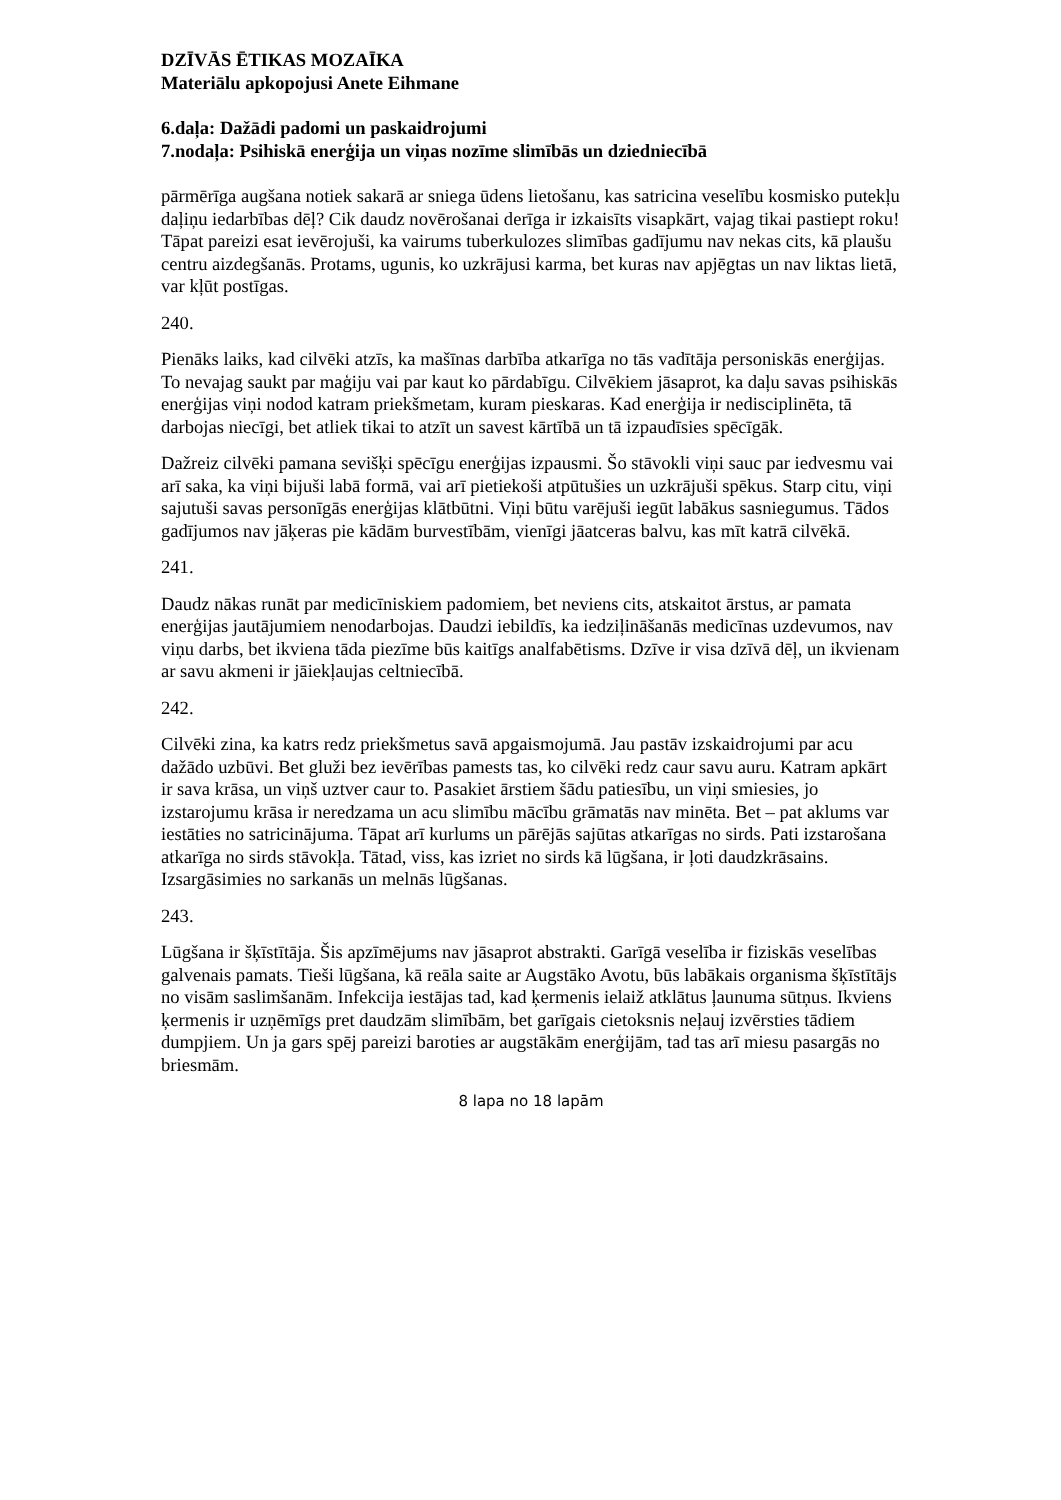DZĪVĀS ĒTIKAS MOZAĪKA
Materiālu apkopojusi Anete Eihmane
6.daļa: Dažādi padomi un paskaidrojumi
7.nodaļa: Psihiskā enerģija un viņas nozīme slimībās un dziedniecībā
pārmērīga augšana notiek sakarā ar sniega ūdens lietošanu, kas satricina veselību kosmisko putekļu daļiņu iedarbības dēļ? Cik daudz novērošanai derīga ir izkaisīts visapkārt, vajag tikai pastiept roku! Tāpat pareizi esat ievērojuši, ka vairums tuberkulozes slimības gadījumu nav nekas cits, kā plaušu centru aizdegšanās. Protams, ugunis, ko uzkrājusi karma, bet kuras nav apjēgtas un nav liktas lietā, var kļūt postīgas.
240.
Pienāks laiks, kad cilvēki atzīs, ka mašīnas darbība atkarīga no tās vadītāja personiskās enerģijas. To nevajag saukt par maģiju vai par kaut ko pārdabīgu. Cilvēkiem jāsaprot, ka daļu savas psihiskās enerģijas viņi nodod katram priekšmetam, kuram pieskaras. Kad enerģija ir nedisciplinēta, tā darbojas niecīgi, bet atliek tikai to atzīt un savest kārtībā un tā izpaudīsies spēcīgāk.
Dažreiz cilvēki pamana sevišķi spēcīgu enerģijas izpausmi. Šo stāvokli viņi sauc par iedvesmu vai arī saka, ka viņi bijuši labā formā, vai arī pietiekoši atpūtušies un uzkrājuši spēkus. Starp citu, viņi sajutuši savas personīgās enerģijas klātbūtni. Viņi būtu varējuši iegūt labākus sasniegumus. Tādos gadījumos nav jāķeras pie kādām burvestībām, vienīgi jāatceras balvu, kas mīt katrā cilvēkā.
241.
Daudz nākas runāt par medicīniskiem padomiem, bet neviens cits, atskaitot ārstus, ar pamata enerģijas jautājumiem nenodarbojas. Daudzi iebildīs, ka iedziļināšanās medicīnas uzdevumos, nav viņu darbs, bet ikviena tāda piezīme būs kaitīgs analfabētisms. Dzīve ir visa dzīvā dēļ, un ikvienam ar savu akmeni ir jāiekļaujas celtniecībā.
242.
Cilvēki zina, ka katrs redz priekšmetus savā apgaismojumā. Jau pastāv izskaidrojumi par acu dažādo uzbūvi. Bet gluži bez ievērības pamests tas, ko cilvēki redz caur savu auru. Katram apkārt ir sava krāsa, un viņš uztver caur to. Pasakiet ārstiem šādu patiesību, un viņi smiesies, jo izstarojumu krāsa ir neredzama un acu slimību mācību grāmatās nav minēta. Bet – pat aklums var iestāties no satricinājuma. Tāpat arī kurlums un pārējās sajūtas atkarīgas no sirds. Pati izstarošana atkarīga no sirds stāvokļa. Tātad, viss, kas izriet no sirds kā lūgšana, ir ļoti daudzkrāsains. Izsargāsimies no sarkanās un melnās lūgšanas.
243.
Lūgšana ir šķīstītāja. Šis apzīmējums nav jāsaprot abstrakti. Garīgā veselība ir fiziskās veselības galvenais pamats. Tieši lūgšana, kā reāla saite ar Augstāko Avotu, būs labākais organisma šķīstītājs no visām saslimšanām. Infekcija iestājas tad, kad ķermenis ielaiž atklātus ļaunuma sūtņus. Ikviens ķermenis ir uzņēmīgs pret daudzām slimībām, bet garīgais cietoksnis neļauj izvērsties tādiem dumpjiem. Un ja gars spēj pareizi baroties ar augstākām enerģijām, tad tas arī miesu pasargās no briesmām.
8 lapa no 18 lapām